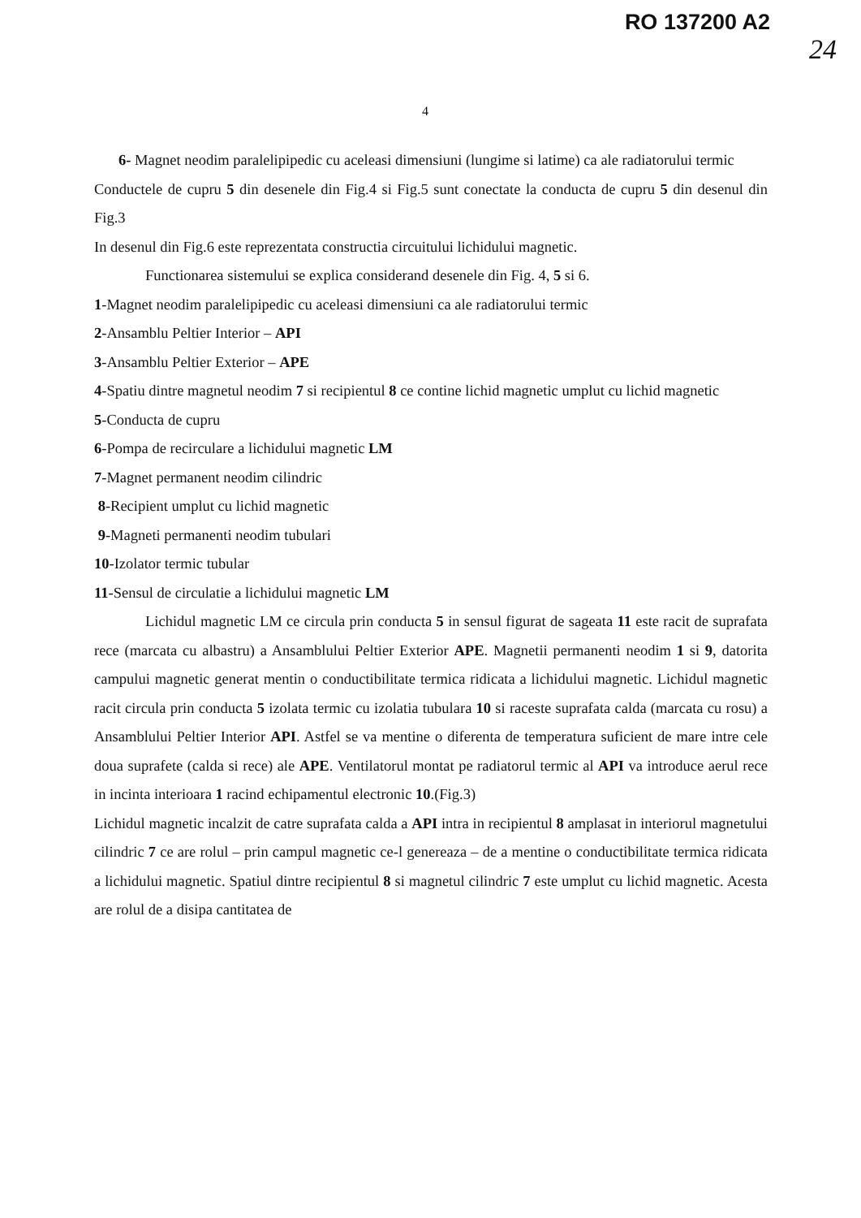RO 137200 A2
24
4
6- Magnet neodim paralelipipedic cu aceleasi dimensiuni (lungime si latime) ca ale radiatorului termic
Conductele de cupru 5 din desenele din Fig.4 si Fig.5 sunt conectate la conducta de cupru 5 din desenul din Fig.3
In desenul din Fig.6 este reprezentata constructia circuitului lichidului magnetic.
Functionarea sistemului se explica considerand desenele din Fig. 4, 5 si 6.
1-Magnet neodim paralelipipedic cu aceleasi dimensiuni ca ale radiatorului termic
2-Ansamblu Peltier Interior – API
3-Ansamblu Peltier Exterior – APE
4-Spatiu dintre magnetul neodim 7 si recipientul 8 ce contine lichid magnetic umplut cu lichid magnetic
5-Conducta de cupru
6-Pompa de recirculare a lichidului magnetic LM
7-Magnet permanent neodim cilindric
8-Recipient umplut cu lichid magnetic
9-Magneti permanenti neodim tubulari
10-Izolator termic tubular
11-Sensul de circulatie a lichidului magnetic LM
Lichidul magnetic LM ce circula prin conducta 5 in sensul figurat de sageata 11 este racit de suprafata rece (marcata cu albastru) a Ansamblului Peltier Exterior APE. Magnetii permanenti neodim 1 si 9, datorita campului magnetic generat mentin o conductibilitate termica ridicata a lichidului magnetic. Lichidul magnetic racit circula prin conducta 5 izolata termic cu izolatia tubulara 10 si raceste suprafata calda (marcata cu rosu) a Ansamblului Peltier Interior API. Astfel se va mentine o diferenta de temperatura suficient de mare intre cele doua suprafete (calda si rece) ale APE. Ventilatorul montat pe radiatorul termic al API va introduce aerul rece in incinta interioara 1 racind echipamentul electronic 10.(Fig.3)
Lichidul magnetic incalzit de catre suprafata calda a API intra in recipientul 8 amplasat in interiorul magnetului cilindric 7 ce are rolul – prin campul magnetic ce-l genereaza – de a mentine o conductibilitate termica ridicata a lichidului magnetic. Spatiul dintre recipientul 8 si magnetul cilindric 7 este umplut cu lichid magnetic. Acesta are rolul de a disipa cantitatea de